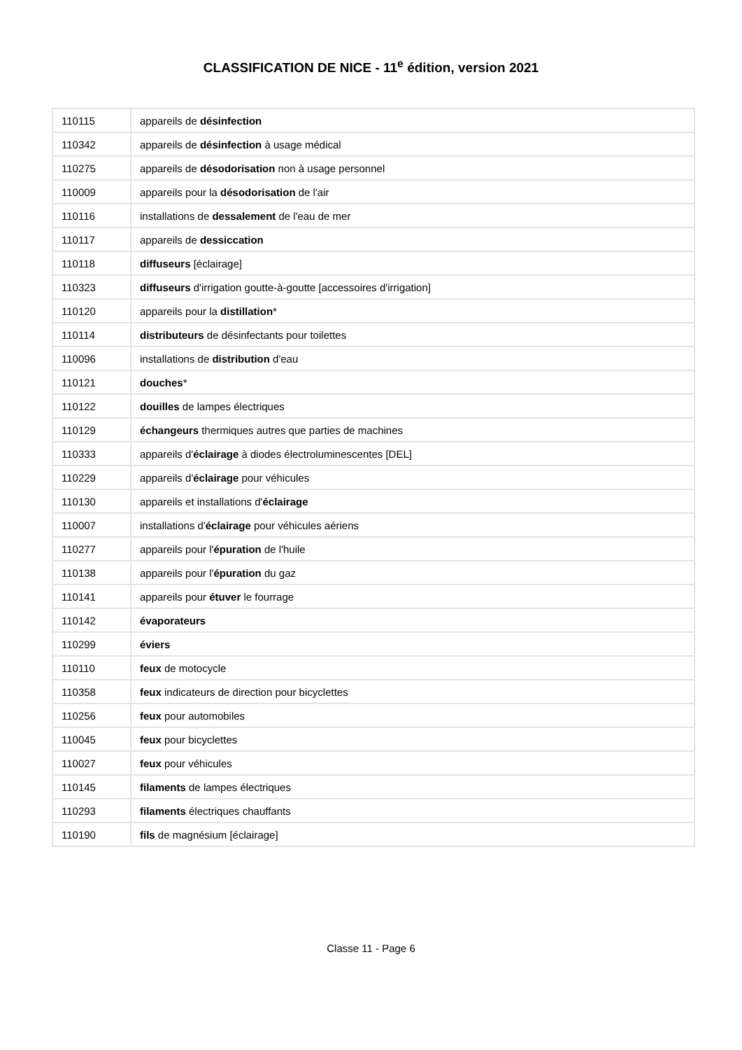CLASSIFICATION DE NICE - 11<sup>e</sup> édition, version 2021
| 110115 | appareils de désinfection |
| 110342 | appareils de désinfection à usage médical |
| 110275 | appareils de désodorisation non à usage personnel |
| 110009 | appareils pour la désodorisation de l'air |
| 110116 | installations de dessalement de l'eau de mer |
| 110117 | appareils de dessiccation |
| 110118 | diffuseurs [éclairage] |
| 110323 | diffuseurs d'irrigation goutte-à-goutte [accessoires d'irrigation] |
| 110120 | appareils pour la distillation * |
| 110114 | distributeurs de désinfectants pour toilettes |
| 110096 | installations de distribution d'eau |
| 110121 | douches * |
| 110122 | douilles de lampes électriques |
| 110129 | échangeurs thermiques autres que parties de machines |
| 110333 | appareils d' éclairage à diodes électroluminescentes [DEL] |
| 110229 | appareils d' éclairage pour véhicules |
| 110130 | appareils et installations d' éclairage |
| 110007 | installations d' éclairage pour véhicules aériens |
| 110277 | appareils pour l' épuration de l'huile |
| 110138 | appareils pour l' épuration du gaz |
| 110141 | appareils pour étuver le fourrage |
| 110142 | évaporateurs |
| 110299 | éviers |
| 110110 | feux de motocycle |
| 110358 | feux indicateurs de direction pour bicyclettes |
| 110256 | feux pour automobiles |
| 110045 | feux pour bicyclettes |
| 110027 | feux pour véhicules |
| 110145 | filaments de lampes électriques |
| 110293 | filaments électriques chauffants |
| 110190 | fils de magnésium [éclairage] |
Classe 11 - Page 6